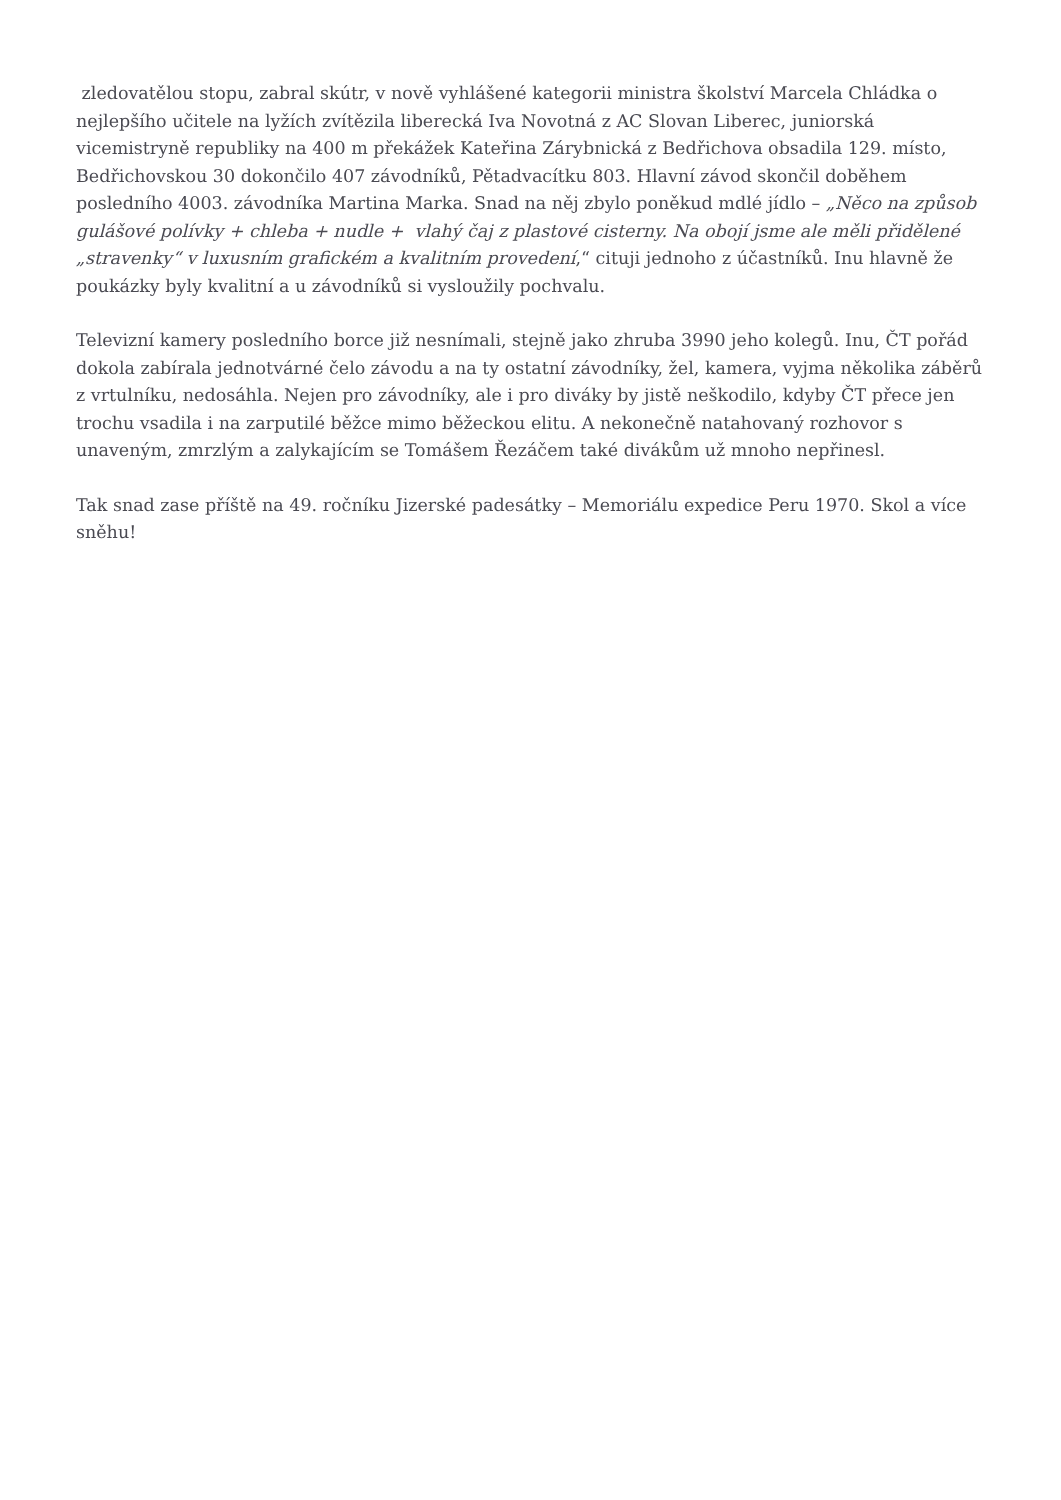zledovatělou stopu, zabral skútr, v nově vyhlášené kategorii ministra školství Marcela Chládka o nejlepšího učitele na lyžích zvítězila liberecká Iva Novotná z AC Slovan Liberec, juniorská vicemistryně republiky na 400 m překážek Kateřina Zárybnická z Bedřichova obsadila 129. místo, Bedřichovskou 30 dokončilo 407 závodníků, Pětadvacítku 803. Hlavní závod skončil doběhem posledního 4003. závodníka Martina Marka. Snad na něj zbylo poněkud mdlé jídlo – „Něco na způsob gulášové polívky + chleba + nudle + vlahý čaj z plastové cisterny. Na obojí jsme ale měli přidělené „stravenky“ v luxusním grafickém a kvalitním provedení,“ cituji jednoho z účastníků. Inu hlavně že poukázky byly kvalitní a u závodníků si vysloužily pochvalu.
Televizní kamery posledního borce již nesnímali, stejně jako zhruba 3990 jeho kolegů. Inu, ČT pořád dokola zabírala jednotvárné čelo závodu a na ty ostatní závodníky, žel, kamera, vyjma několika záběrů z vrtulníku, nedosáhla. Nejen pro závodníky, ale i pro diváky by jistě neškodilo, kdyby ČT přece jen trochu vsadila i na zarputilé běžce mimo běžeckou elitu. A nekonečně natahovaný rozhovor s unaveným, zmrzlým a zalykajícím se Tomášem Řezáčem také divákům už mnoho nepřinesl.
Tak snad zase příště na 49. ročníku Jizerské padesátky – Memoriálu expedice Peru 1970. Skol a více sněhu!